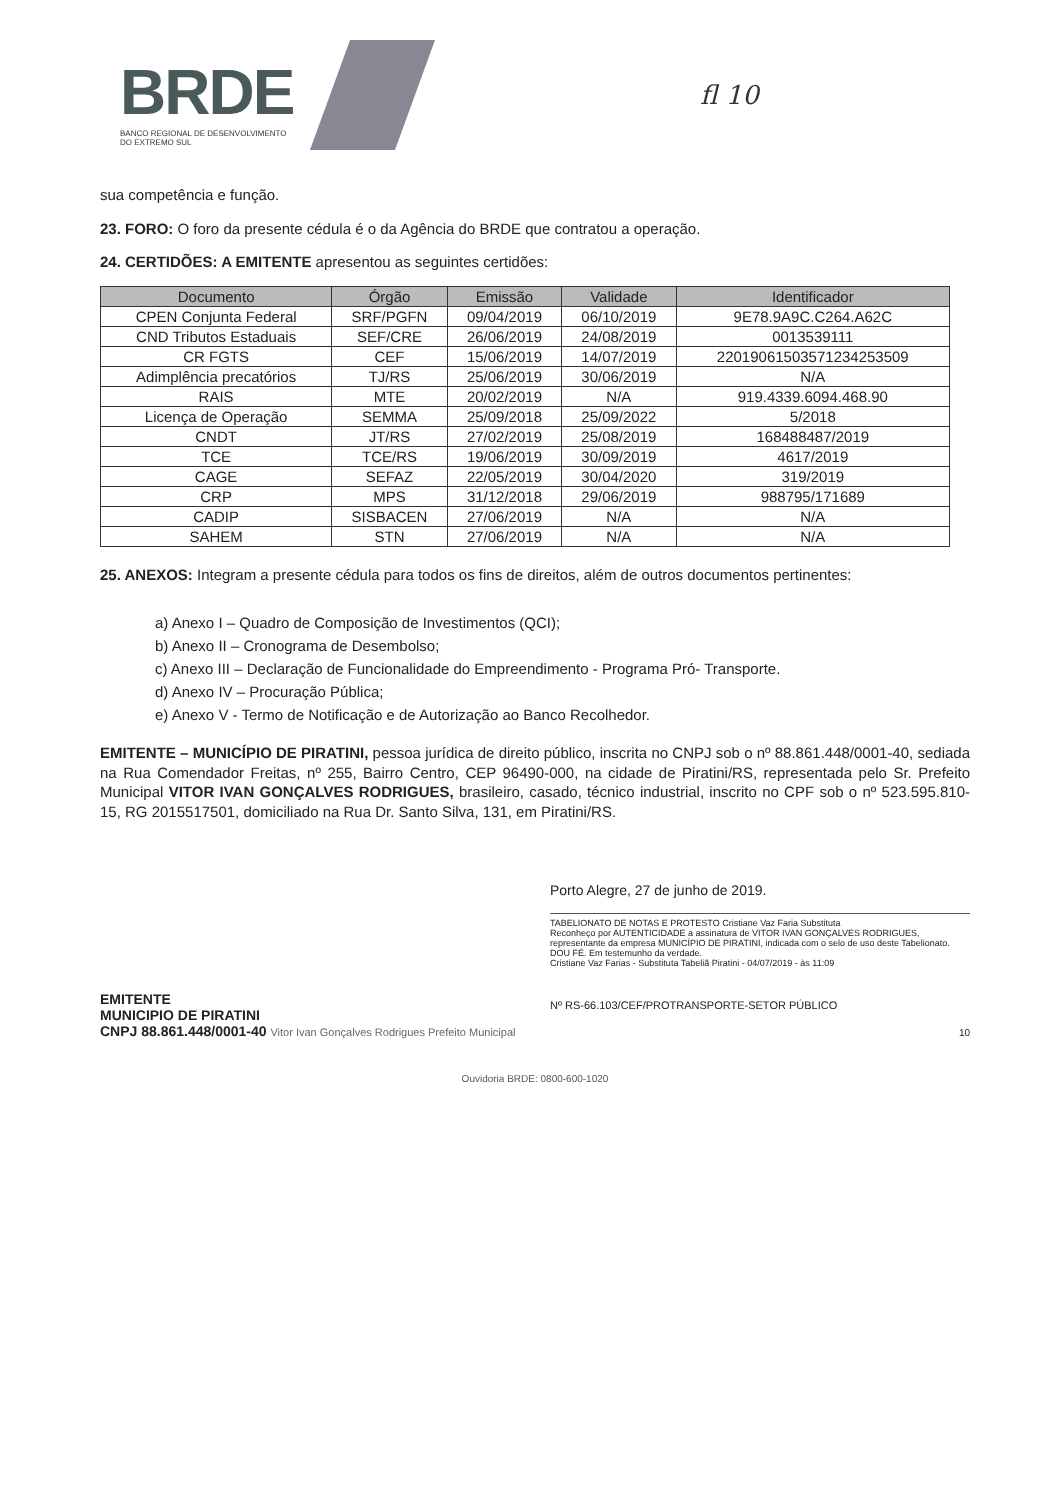BRDE
BANCO REGIONAL DE DESENVOLVIMENTO
DO EXTREMO SUL
fl 10
sua competência e função.
23. FORO: O foro da presente cédula é o da Agência do BRDE que contratou a operação.
24. CERTIDÕES: A EMITENTE apresentou as seguintes certidões:
| Documento | Órgão | Emissão | Validade | Identificador |
| --- | --- | --- | --- | --- |
| CPEN Conjunta Federal | SRF/PGFN | 09/04/2019 | 06/10/2019 | 9E78.9A9C.C264.A62C |
| CND Tributos Estaduais | SEF/CRE | 26/06/2019 | 24/08/2019 | 0013539111 |
| CR FGTS | CEF | 15/06/2019 | 14/07/2019 | 2201906150357123425350​9 |
| Adimplência precatórios | TJ/RS | 25/06/2019 | 30/06/2019 | N/A |
| RAIS | MTE | 20/02/2019 | N/A | 919.4339.6094.468.90 |
| Licença de Operação | SEMMA | 25/09/2018 | 25/09/2022 | 5/2018 |
| CNDT | JT/RS | 27/02/2019 | 25/08/2019 | 168488487/2019 |
| TCE | TCE/RS | 19/06/2019 | 30/09/2019 | 4617/2019 |
| CAGE | SEFAZ | 22/05/2019 | 30/04/2020 | 319/2019 |
| CRP | MPS | 31/12/2018 | 29/06/2019 | 988795/171689 |
| CADIP | SISBACEN | 27/06/2019 | N/A | N/A |
| SAHEM | STN | 27/06/2019 | N/A | N/A |
25. ANEXOS: Integram a presente cédula para todos os fins de direitos, além de outros documentos pertinentes:
a) Anexo I – Quadro de Composição de Investimentos (QCI);
b) Anexo II – Cronograma de Desembolso;
c) Anexo III – Declaração de Funcionalidade do Empreendimento - Programa Pró- Transporte.
d) Anexo IV – Procuração Pública;
e) Anexo V - Termo de Notificação e de Autorização ao Banco Recolhedor.
EMITENTE – MUNICÍPIO DE PIRATINI, pessoa jurídica de direito público, inscrita no CNPJ sob o nº 88.861.448/0001-40, sediada na Rua Comendador Freitas, nº 255, Bairro Centro, CEP 96490-000, na cidade de Piratini/RS, representada pelo Sr. Prefeito Municipal VITOR IVAN GONÇALVES RODRIGUES, brasileiro, casado, técnico industrial, inscrito no CPF sob o nº 523.595.810-15, RG 2015517501, domiciliado na Rua Dr. Santo Silva, 131, em Piratini/RS.
EMITENTE
MUNICIPIO DE PIRATINI
CNPJ 88.861.448/0001-40 Vitor Ivan Gonçalves Rodrigues Prefeito Municipal
Porto Alegre, 27 de junho de 2019.
TABELIONATO DE NOTAS E PROTESTO Cristiane Vaz Faria Substituta
Reconheço por AUTENTICIDADE a assinatura de VITOR IVAN GONÇALVES RODRIGUES, representante da empresa MUNICÍPIO DE PIRATINI, indicada com o selo de uso deste Tabelionato. DOU FÉ. Em testemunho da verdade.
Cristiane Vaz Farias - Substituta Tabeliã Piratini - 04/07/2019 - às 11:09
Nº RS-66.103/CEF/PROTRANSPORTE-SETOR PÚBLICO
10
Ouvidoria BRDE: 0800-600-1020